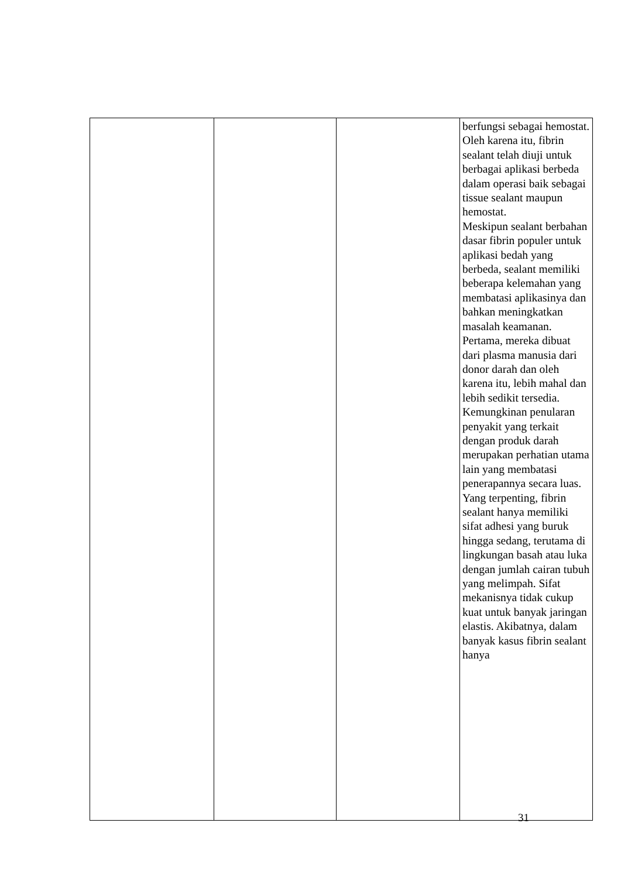| | | | berfungsi sebagai hemostat. Oleh karena itu, fibrin sealant telah diuji untuk berbagai aplikasi berbeda dalam operasi baik sebagai tissue sealant maupun hemostat. Meskipun sealant berbahan dasar fibrin populer untuk aplikasi bedah yang berbeda, sealant memiliki beberapa kelemahan yang membatasi aplikasinya dan bahkan meningkatkan masalah keamanan. Pertama, mereka dibuat dari plasma manusia dari donor darah dan oleh karena itu, lebih mahal dan lebih sedikit tersedia. Kemungkinan penularan penyakit yang terkait dengan produk darah merupakan perhatian utama lain yang membatasi penerapannya secara luas. Yang terpenting, fibrin sealant hanya memiliki sifat adhesi yang buruk hingga sedang, terutama di lingkungan basah atau luka dengan jumlah cairan tubuh yang melimpah. Sifat mekanisnya tidak cukup kuat untuk banyak jaringan elastis. Akibatnya, dalam banyak kasus fibrin sealant hanya |
31